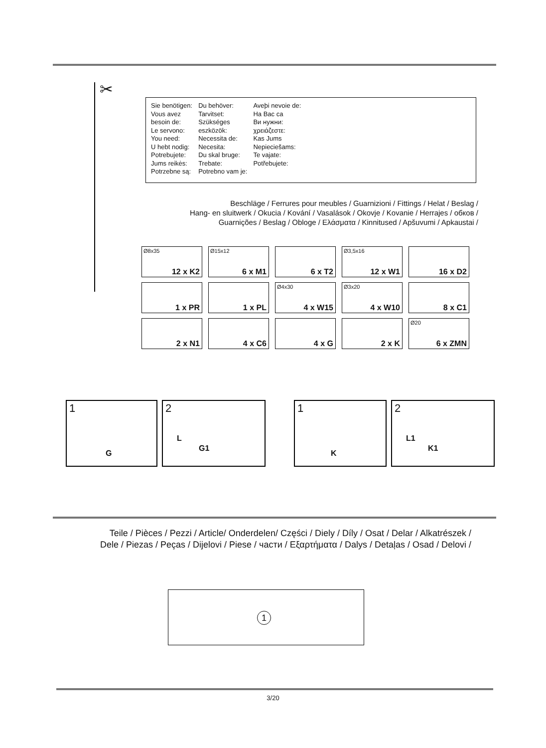✂
Sie benötigen:
Vous avez
besoin de:
Le servono:
You need:
U hebt nodig:
Potrebujete:
Jums reikės:
Potrzebne są:
Du behöver:
Tarvitset:
Szükséges
eszközök:
Necessita de:
Necesita:
Du skal bruge:
Trebate:
Potrebno vam je:
Aveþi nevoie de:
На Вас са
Ви нужни:
χρειάζεστε:
Kas Jums
Nepieciešams:
Te vajate:
Potřebujete:
Beschläge / Ferrures pour meubles / Guarnizioni / Fittings / Helat / Beslag /
Hang- en sluitwerk / Okucia / Kování / Vasalások / Okovje / Kovanie / Herrajes / обков /
Guarnições / Beslag / Obloge / Ελάσματα / Kinnitused / Apšuvumi / Apkaustai /
Ø8x35
12 x K2
Ø15x12
6 x M1
6 x T2
Ø3,5x16
12 x W1
16 x D2
1 x PR
1 x PL
Ø4x30
4 x W15
Ø3x20
4 x W10
8 x C1
2 x N1
4 x C6
4 x G
2 x K
Ø20
6 x ZMN
1
G
2
L
G1
1
K
2
L1
K1
Teile / Pièces / Pezzi / Article/ Onderdelen/ Części / Diely / Díly / Osat / Delar / Alkatrészek /
Dele / Piezas / Peças / Dijelovi / Piese / части / Εξαρτήματα / Dalys / Detaļas / Osad / Delovi /
1
3/20